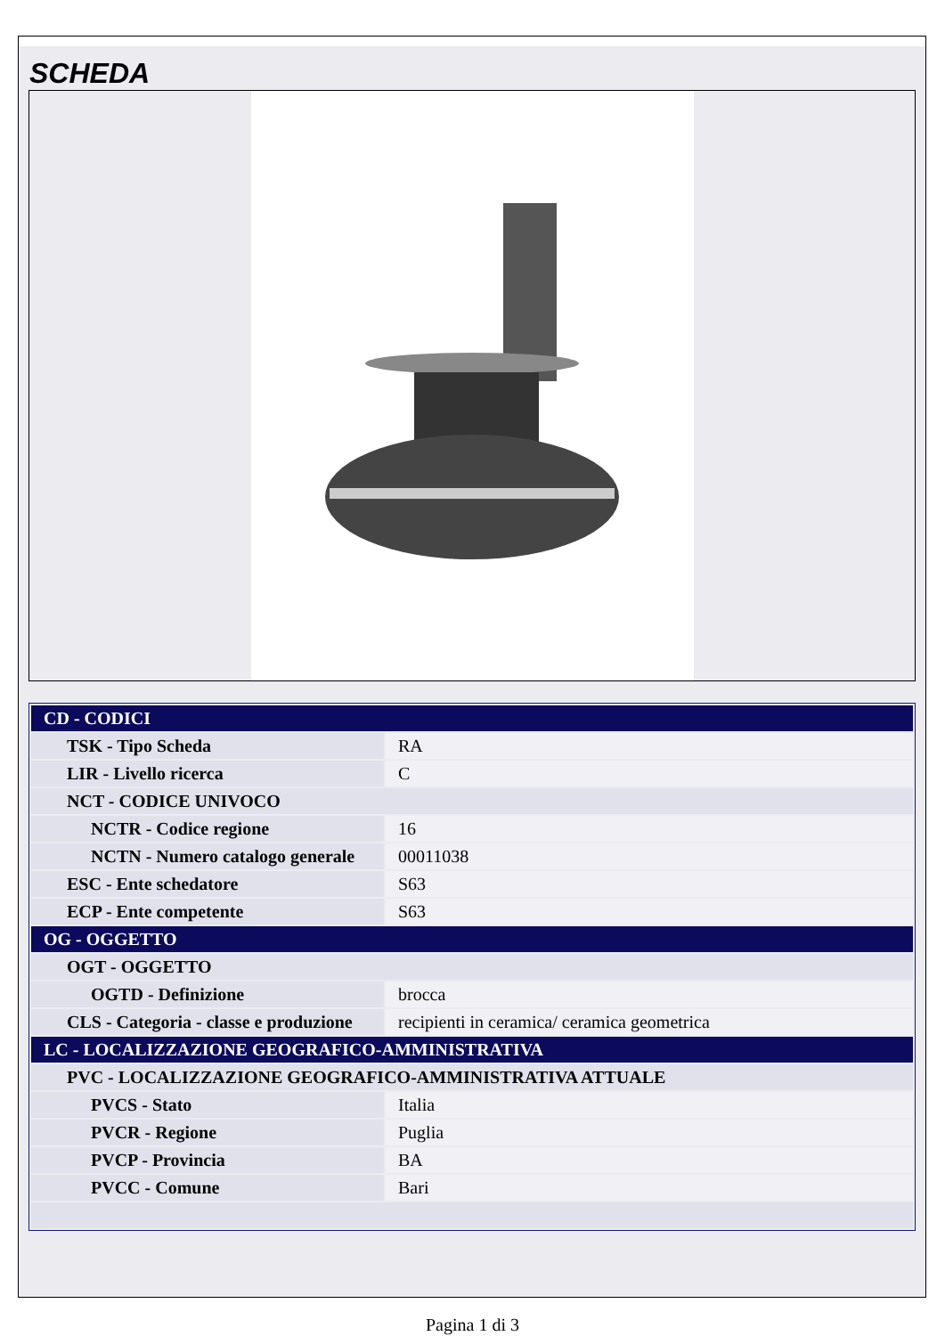SCHEDA
| CD - CODICI | |
| TSK - Tipo Scheda | RA |
| LIR - Livello ricerca | C |
| NCT - CODICE UNIVOCO | |
| NCTR - Codice regione | 16 |
| NCTN - Numero catalogo generale | 00011038 |
| ESC - Ente schedatore | S63 |
| ECP - Ente competente | S63 |
| OG - OGGETTO | |
| OGT - OGGETTO | |
| OGTD - Definizione | brocca |
| CLS - Categoria - classe e produzione | recipienti in ceramica/ ceramica geometrica |
| LC - LOCALIZZAZIONE GEOGRAFICO-AMMINISTRATIVA | |
| PVC - LOCALIZZAZIONE GEOGRAFICO-AMMINISTRATIVA ATTUALE | |
| PVCS - Stato | Italia |
| PVCR - Regione | Puglia |
| PVCP - Provincia | BA |
| PVCC - Comune | Bari |
Pagina 1 di 3